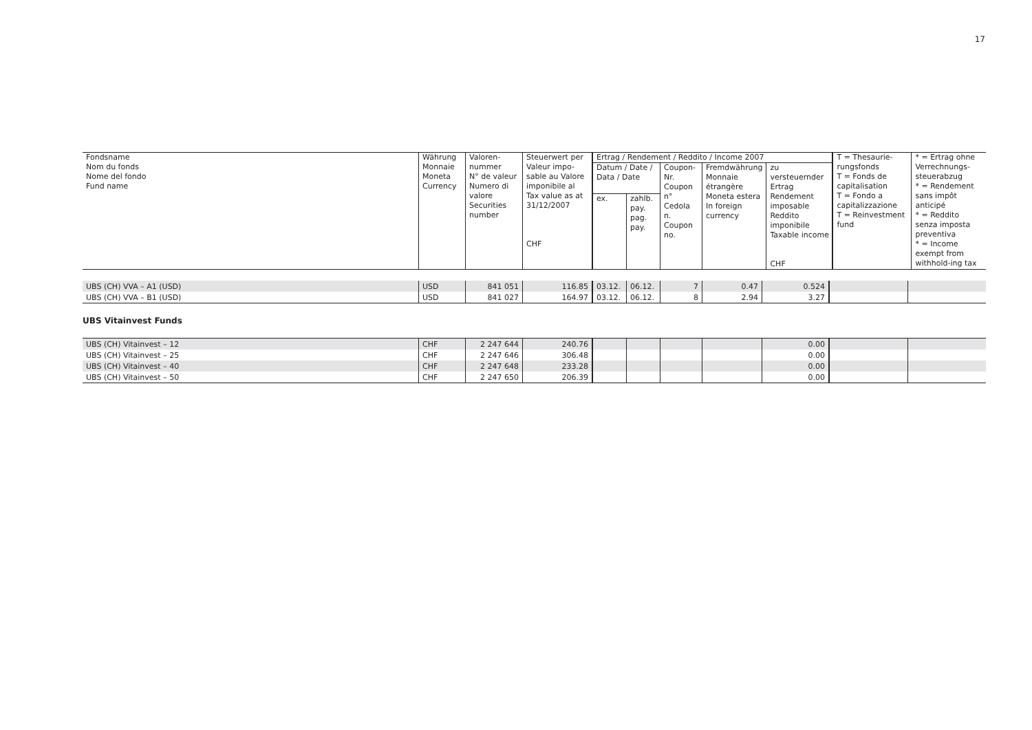17
| Fondsname Nom du fonds Nome del fondo Fund name | Währung Monnaie Moneta Currency | Valoren- nummer N° de valeur Numero di valore Securities number | Steuerwert per Valeur impo-sable au Valore imponibile al Tax value as at 31/12/2007 CHF | Ertrag / Rendement / Reddito / Income 2007 | | | | | T = Thesaurie-rungsfonds T = Fonds de capitalisation T = Fondo a capitalizzazione T = Reinvestment fund | * = Ertrag ohne Verrechnungs-steuerabzug * = Rendement sans impôt anticipé * = Reddito senza imposta preventiva * = Income exempt from withhold-ing tax |
| --- | --- | --- | --- | --- | --- | --- | --- | --- | --- | --- |
| | | | | Datum / Date / Data / Date | | Coupon- Nr. Coupon n° Cedola n. Coupon no. | Fremdwährung Monnaie étrangère Moneta estera In foreign currency | zu versteuernder Ertrag Rendement imposable Reddito imponibile Taxable income CHF | | |
| | | | | ex. | zahlb. pay. pag. pay. | | | | | |
| UBS (CH) VVA – A1 (USD) | USD | 841 051 | 116.85 | 03.12. | 06.12. | 7 | 0.47 | 0.524 | | |
| UBS (CH) VVA – B1 (USD) | USD | 841 027 | 164.97 | 03.12. | 06.12. | 8 | 2.94 | 3.27 | | |
UBS Vitainvest Funds
| UBS (CH) Vitainvest – 12 | CHF | 2 247 644 | 240.76 | | | | | 0.00 | | |
| UBS (CH) Vitainvest – 25 | CHF | 2 247 646 | 306.48 | | | | | 0.00 | | |
| UBS (CH) Vitainvest – 40 | CHF | 2 247 648 | 233.28 | | | | | 0.00 | | |
| UBS (CH) Vitainvest – 50 | CHF | 2 247 650 | 206.39 | | | | | 0.00 | | |